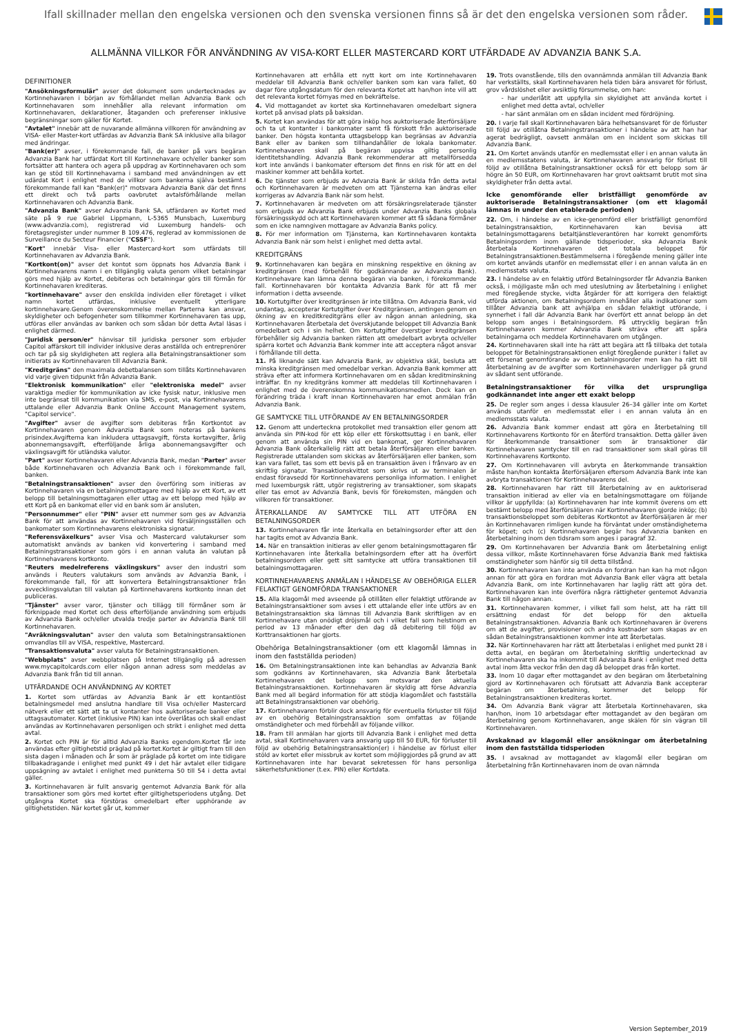Ifall skillnader mellan den engelska versionen och den svenska versionen finns så är det den engelska versionen som råder.
ALLMÄNNA VILLKOR FÖR ANVÄNDNING AV VISA-KORT ELLER MASTERCARD KORT UTFÄRDADE AV ADVANZIA BANK S.A.
DEFINITIONER
"Ansökningsformulär" avser det dokument som undertecknades av Kortinnehavaren i början av förhållandet mellan Advanzia Bank och Kortinnehavaren som innehåller alla relevant information om Kortinnehavaren, deklarationer, åtaganden och preferenser inklusive begränsningar som gäller för Kortet.
"Avtalet" innebär att de nuvarande allmänna villkoren för användning av VISA- eller Master-kort utfärdas av Advanzia Bank SA inklusive alla bilagor med ändringar.
"Bank(er)" avser, i förekommande fall, de banker på vars begäran Advanzia Bank har utfärdat Kort till Kortinnehavare och/eller banker som fortsätter att hantera och agera på uppdrag av Kortinnehavaren och som kan ge stöd till Kortinnehavarna i samband med användningen av ett udärdat Kort i enlighet med de villkor som bankerna själva bestämt.I förekommande fall kan "Bank(er)" motsvara Advanzia Bank där det finns ett direkt och två parts oavbrutet avtalsförhållande mellan Kortinnehavaren och Advanzia Bank.
"Advanzia Bank" avser Advanzia Bank SA, utfärdaren av Kortet med säte på 9 rue Gabriel Lippmann, L-5365 Munsbach, Luxemburg (www.advanzia.com), registrerad vid Luxemburg handels- och företagsregister under nummer B 109.476, reglerad av kommissionen de Surveillance du Secteur Financier ("CSSF").
"Kort" innebär Visa- eller Mastercard-kort som utfärdats till Kortinnehavaren av Advanzia Bank.
"Kortkont(on)" avser det kontot som öppnats hos Advanzia Bank i Kortinnehavarens namn i en tillgänglig valuta genom vilket betalningar görs med hjälp av Kortet, debiteras och betalningar görs till förmån för Kortinnehavaren krediteras.
"kortinnehavare" avser den enskilda individen eller företaget i vilket namn kortet utfärdas, inklusive eventuellt ytterligare kortinnehavare.Genom överenskommelse mellan Parterna kan ansvar, skyldigheter och befogenheter som tillkommer Kortinnehavaren tas upp, utföras eller användas av banken och som sådan bör detta Avtal läsas i enlighet därmed.
"Juridisk person/er" hänvisar till juridiska personer som erbjuder Capitol affärskort till individer inklusive deras anställda och entreprenörer och tar på sig skyldigheten att reglera alla Betalningstransaktioner som initierats av Kortinnehavaren till Advanzia Bank.
"Kreditgräns" den maximala debetbalansen som tillåts Kortinnehavaren vid varje given tidpunkt från Advanzia Bank.
"Elektronisk kommunikation" eller "elektroniska medel" avser varaktiga medier för kommunikation av icke fysisk natur, inklusive men inte begränsat till kommunikation via SMS, e-post, via Kortinnehavarens uttalande eller Advanzia Bank Online Account Management system, "Capitol service".
"Avgifter" avser de avgifter som debiteras från Kortkontot av Kortinnehavaren genom Advanzia Bank som noteras på bankens prisindex.Avgifterna kan inkludera uttagsavgift, första kortavgifter, årlig abonnemangsavgift, efterföljande årliga abonnemangsavgifter och växlingsavgift för utländska valutor.
"Part" avser Kortinnehavaren eller Advanzia Bank, medan "Parter" avser både Kortinnehavaren och Advanzia Bank och i förekommande fall, banken.
"Betalningstransaktionen" avser den överföring som initieras av Kortinnehavaren via en betalningsmottagare med hjälp av ett Kort, av ett belopp till betalningsmottagaren eller uttag av ett belopp med hjälp av ett Kort på en bankomat eller vid en bank som är ansluten,
"Personnummer" eller "PIN" avser ett nummer som ges av Advanzia Bank för att användas av Kortinnehavaren vid försäljningsställen och bankomater som Kortinnehavarens elektroniska signatur.
"Referensväxelkurs" avser Visa och Mastercard valutakurser som automatiskt används av banken vid konvertering i samband med Betalningstransaktioner som görs i en annan valuta än valutan på Kortinnehavarens kortkonto.
"Reuters medelreferens växlingskurs" avser den industri som används i Reuters valutakurs som används av Advanzia Bank, i förekommande fall, för att konvertera Betalningstransaktioner från avvecklingsvalutan till valutan på Kortinnehavarens kortkonto innan det publiceras.
"Tjänster" avser varor, tjänster och tillägg till förmåner som är förknippade med Kortet och dess efterföljande användning som erbjuds av Advanzia Bank och/eller utvalda tredje parter av Advanzia Bank till Kortinnehavaren.
"Avräkningsvalutan" avser den valuta som Betalningstransaktionen omvandlas till av VISA, respektive, Mastercard.
"Transaktionsvaluta" avser valuta för Betalningstransaktionen.
"Webbplats" avser webbplatsen på Internet tillgänglig på adressen www.mycapitolcards.com eller någon annan adress som meddelas av Advanzia Bank från tid till annan.
UTFÄRDANDE OCH ANVÄNDNING AV KORTET
1. Kortet som utfärdas av Advanzia Bank är ett kontantlöst betalningsmedel med anslutna handlare till Visa och/eller Mastercard nätverk eller ett sätt att ta ut kontanter hos auktoriserade banker eller uttagsautomater. Kortet (inklusive PIN) kan inte överlåtas och skall endast användas av Kortinnehavaren personligen och strikt i enlighet med detta avtal.
2. Kortet och PIN är för alltid Advanzia Banks egendom.Kortet får inte användas efter giltighetstid präglad på kortet.Kortet är giltigt fram till den sista dagen i månaden och år som är präglade på kortet om inte tidigare tillbakadragande i enlighet med punkt 49 i det här avtalet eller tidigare uppsägning av avtalet i enlighet med punkterna 50 till 54 i detta avtal gäller.
3. Kortinnehavaren är fullt ansvarig gentemot Advanzia Bank för alla transaktioner som görs med kortet efter giltighetsperiodens utgång. Det utgångna Kortet ska förstöras omedelbart efter upphörande av giltighetstiden. När kortet går ut, kommer
Kortinnehavaren att erhålla ett nytt kort om inte Kortinnehavaren meddelar till Advanzia Bank och/eller banken som kan vara fallet, 60 dagar före utgångsdatum för den relevanta Kortet att han/hon inte vill att det relevanta kortet förnyas med en bekräftelse.
4. Vid mottagandet av kortet ska Kortinnehavaren omedelbart signera kortet på anvisad plats på baksidan.
5. Kortet kan användas för att göra inköp hos auktoriserade återförsäljare och ta ut kontanter i bankomater samt få förskott från auktoriserade banker. Den högsta kontanta uttagsbelopp kan begränsas av Advanzia Bank eller av banken som tillhandahåller de lokala bankomater. Kortinnehavaren skall på begäran uppvisa giltig personlig identitetshandling. Advanzia Bank rekommenderar att metallförsedda kort inte används i bankomater eftersom det finns en risk för att en del maskiner kommer att behålla kortet.
6. De tjänster som erbjuds av Advanzia Bank är skilda från detta avtal och Kortinnehavaren är medveten om att Tjänsterna kan ändras eller korrigeras av Advanzia Bank när som helst.
7. Kortinnehavaren är medveten om att försäkringsrelaterade tjänster som erbjuds av Advanzia Bank erbjuds under Advanzia Banks globala försäkringsskydd och att Kortinnehavaren kommer att få sådana förmåner som en icke namngiven mottagare av Advanzia Banks policy.
8. För mer information om Tjänsterna, kan Kortinnehavaren kontakta Advanzia Bank när som helst i enlighet med detta avtal.
KREDITGRÄNS
9. Kortinnehavaren kan begära en minskning respektive en ökning av kreditgränsen (med förbehåll för godkännande av Advanzia Bank). Kortinnehavare kan lämna denna begäran via banken, i förekommande fall. Kortinnehavaren bör kontakta Advanzia Bank för att få mer information i detta avseende.
10. Kortutgifter över kreditgränsen är inte tillåtna. Om Advanzia Bank, vid undantag, accepterar Kortutgifter över Kreditgränsen, antingen genom en ökning av en kreditkreditgräns eller av någon annan anledning, ska Kortinnehavaren återbetala det överskjutande beloppet till Advanzia Bank omedelbart och i sin helhet. Om Kortutgifter överstiger kreditgränsen förbehåller sig Advanzia banken rätten att omedelbart avbryta och/eller spärra kortet och Advanzia Bank kommer inte att acceptera något ansvar i förhållande till detta.
11. På liknande sätt kan Advanzia Bank, av objektiva skäl, besluta att minska kreditgränsen med omedelbar verkan. Advanzia Bank kommer att sträva efter att informera Kortinnehavaren om en sådan kreditminskning inträffar. En ny kreditgräns kommer att meddelas till Kortinnehavaren i enlighet med de överenskomna kommunikationsmedlen. Dock kan en förändring träda i kraft innan Kortinnehavaren har emot anmälan från Advanzia Bank.
GE SAMTYCKE TILL UTFÖRANDE AV EN BETALNINGSORDER
12. Genom att underteckna protokollet med transaktion eller genom att använda sin PIN-kod för ett köp eller ett förskottsuttag i en bank, eller genom att använda sin PIN vid en bankomat, ger Kortinnehavaren Advanzia Bank oåterkallelig rätt att betala återförsäljaren eller banken. Registrerade uttalanden som skickas av återförsäljaren eller banken, som kan vara fallet, tas som ett bevis på en transaktion även i frånvaro av en skriftlig signatur. Transaktionskvittot som skrivs ut av terminalen är endast föravsedd för Kortinnehavarens personliga information. I enlighet med luxemburgsk rätt, utgör registrering av transaktioner, som skapats eller tas emot av Advanzia Bank, bevis för förekomsten, mängden och villkoren för transaktioner.
ÅTERKALLANDE AV SAMTYCKE TILL ATT UTFÖRA EN BETALNINGSORDER
13. Kortinnehavaren får inte återkalla en betalningsorder efter att den har tagits emot av Advanzia Bank.
14. När en transaktion initieras av eller genom betalningsmottagaren får Kortinnehavaren inte återkalla betalningsordern efter att ha överfört betalningsordern eller gett sitt samtycke att utföra transaktionen till betalningsmottagaren.
KORTINNEHAVARENS ANMÄLAN I HÄNDELSE AV OBEHÖRIGA ELLER FELAKTIGT GENOMFÖRDA TRANSAKTIONER
15. Alla klagomål med avseende på otillåten eller felaktigt utförande av Betalningstransaktioner som avses i ett uttalande eller inte utförs av en Betalningstransaktion ska lämnas till Advanzia Bank skriftligen av en Kortinnehavare utan onödigt dröjsmål och i vilket fall som helstinom en period av 13 månader efter den dag då debitering till följd av Korttransaktionen har gjorts.
Obehöriga Betalningstransaktioner (om ett klagomål lämnas in inom den fastställda perioden)
16. Om Betalningstransaktionen inte kan behandlas av Advanzia Bank som godkänns av Kortinnehavaren, ska Advanzia Bank återbetala Kortinnehavaren det belopp som motsvarar den aktuella Betalningstransaktionen. Kortinnehavaren är skyldig att förse Advanzia Bank med all begärd information för att stödja klagomålet och fastställa att Betalningstransaktionen var obehörig.
17. Kortinnehavaren förblir dock ansvarig för eventuella förluster till följd av en obehörig Betalningstransaktion som omfattas av följande omständigheter och med förbehåll av följande villkor.
18. Fram till anmälan har gjorts till Advanzia Bank i enlighet med detta avtal, skall Kortinnehavaren vara ansvarig upp till 50 EUR, för förluster till följd av obehörig Betalningstransaktion(er) i händelse av förlust eller stöld av kortet eller missbruk av kortet som möjliggjordes på grund av att Kortinnehavaren inte har bevarat sekretessen för hans personliga säkerhetsfunktioner (t.ex. PIN) eller Kortdata.
19. Trots ovanstående, tills den ovannämnda anmälan till Advanzia Bank har verkställts, skall Kortinnehavaren hela tiden bära ansvaret för förlust, grov vårdslöshet eller avsiktlig försummelse, om han:
- har underlåtit att uppfylla sin skyldighet att använda kortet i enlighet med detta avtal, och/eller
- har sänt anmälan om en sådan incident med fördröjning.
20. I varje fall skall Kortinnehavaren bära helhetsansvaret för de förluster till följd av otillåtna Betalningstransaktioner i händelse av att han har agerat bedrägligt, oavsett anmälan om en incident som skickas till Advanzia Bank.
21. Om Kortet används utanför en medlemsstat eller i en annan valuta än en medlemsstatens valuta, är Kortinnehavaren ansvarig för förlust till följd av otillåtna Betalningstransaktioner också för ett belopp som är högre än 50 EUR, om Kortinnehavaren har grovt oaktsamt brutit mot sina skyldigheter från detta avtal.
Icke genomförande eller bristfälligt genomförde av auktoriserade Betalningstransaktioner (om ett klagomål lämnas in under den etablerade perioden)
22. Om, i händelse av en icke-genomförd eller bristfälligt genomförd betalningstransaktion, Kortinnehavaren kan bevisa att betalningsmottagarens betaltjänstleverantören har korrekt genomförts Betalningsordern inom gällande tidsperioder, ska Advanzia Bank återbetala Kortinnehavaren det totala beloppet för Betalningstransaktionen.Bestämmelserna i föregående mening gäller inte om kortet används utanför en medlemsstat eller i en annan valuta än en medlemsstats valuta.
23. I händelse av en felaktig utförd Betalningsorder får Advanzia Banken också, i möjligaste mån och med uteslutning av återbetalning i enlighet med föregående stycke, vidta åtgärder för att korrigera den felaktigt utförda aktionen, om Betalningsordern innehåller alla indikationer som tillåter Advanzia bank att avhjälpa en sådan felaktigt utförande, i synnerhet i fall där Advanzia Bank har överfört ett annat belopp än det belopp som anges i Betalningsordern. På uttrycklig begäran från Kortinnehavaren kommer Advanzia Bank sträva efter att spåra betalningarna och meddela Kortinnehavaren om utgången.
24. Kortinnehavaren skall inte ha rätt att begära att få tillbaka det totala beloppet för Betalningstransaktionen enligt föregående punkter i fallet av ett försenat genomförande av en betalningsorder men kan ha rätt till återbetalning av de avgifter som Kortinnehavaren underligger på grund av sådant sent utförande.
Betalningstransaktioner för vilka det ursprungliga godkännandet inte anger ett exakt belopp
25. De regler som anges i dessa klausuler 26–34 gäller inte om Kortet används utanför en medlemsstat eller i en annan valuta än en medlemsstats valuta.
26. Advanzia Bank kommer endast att göra en återbetalning till Kortinnehavarens Kortkonto för en återförd transaktion. Detta gäller även för återkommande transaktioner som är transaktioner där Kortinnehavaren samtycker till en rad transaktioner som skall göras till Kortinnehavarens Kortkonto.
27. Om Kortinnehavaren vill avbryta en återkommande transaktion måste han/hon kontakta återförsäljaren eftersom Advanzia Bank inte kan avbryta transaktionen för Kortinnehavarens del.
28. Kortinnehavaren har rätt till återbetalning av en auktoriserad transaktion initierad av eller via en betalningsmottagare om följande villkor är uppfyllda: (a) Kortinnehavaren har inte kommit överens om ett bestämt belopp med återförsäljaren när Kortinnehavaren gjorde inköp; (b) transaktionsbeloppet som debiteras Kortkontot av återförsäljaren är mer än Kortinnehavaren rimligen kunde ha förväntat under omständigheterna för köpet; och (c) Kortinnehavaren begär hos Advanzia banken en återbetalning inom den tidsram som anges i paragraf 32.
29. Om Kortinnehavaren ber Advanzia Bank om återbetalning enligt dessa villkor, måste Kortinnehavaren förse Advanzia Bank med faktiska omständigheter som hänför sig till detta tillstånd.
30. Kortinnehavaren kan inte använda en fordran han kan ha mot någon annan för att göra en fordran mot Advanzia Bank eller vägra att betala Advanzia Bank, om inte Kortinnehavaren har laglig rätt att göra det. Kortinnehavaren kan inte överföra några rättigheter gentemot Advanzia Bank till någon annan.
31. Kortinnehavaren kommer, i vilket fall som helst, att ha rätt till ersättning endast för det belopp för den aktuella Betalningstransaktionen. Advanzia Bank och Kortinnehavaren är överens om att de avgifter, provisioner och andra kostnader som skapas av en sådan Betalningstransaktionen kommer inte att återbetalas.
32. När Kortinnehavaren har rätt att återbetalas i enlighet med punkt 28 i detta avtal, en begäran om återbetalning skriftlig undertecknad av Kortinnehavaren ska ha inkommit till Advanzia Bank i enlighet med detta avtal inom åtta veckor från den dag då beloppet dras från kortet.
33. Inom 10 dagar efter mottagandet av den begäran om återbetalning gjord av Kortinnehavaren och förutsatt att Advanzia Bank accepterar begäran om återbetalning, kommer det belopp för Betalningstransaktionen krediteras kortet.
34. Om Advanzia Bank vägrar att återbetala Kortinnehavaren, ska han/hon, inom 10 arbetsdagar efter mottagandet av den begäran om återbetalning genom Kortinnehavaren, ange skälen för sin vägran till Kortinnehavaren.
Avskaknad av klagomål eller ansökningar om återbetalning inom den fastställda tidsperioden
35. I avsaknad av mottagandet av klagomål eller begäran om återbetalning från Kortinnehavaren inom de ovan nämnda
Version September_2019